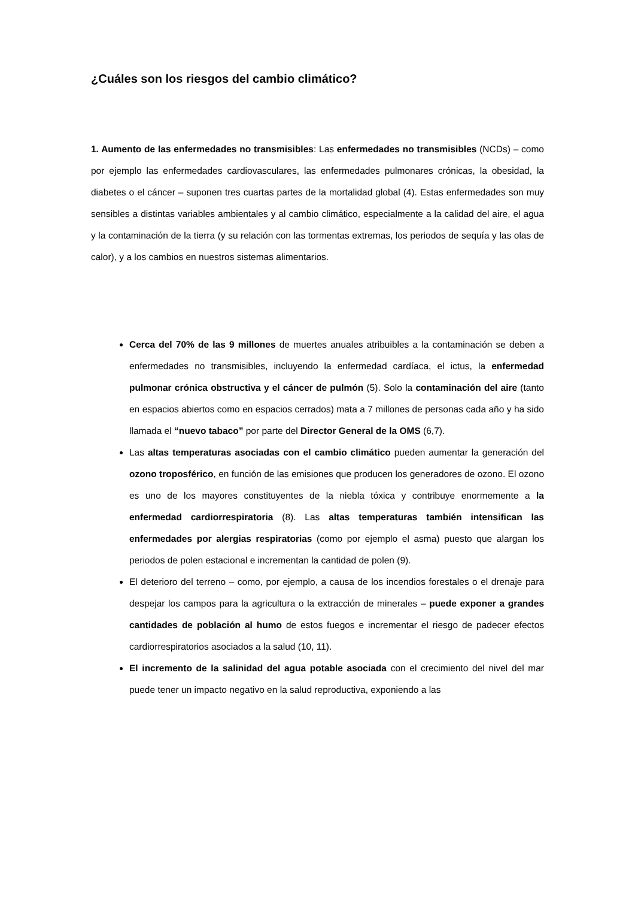¿Cuáles son los riesgos del cambio climático?
1. Aumento de las enfermedades no transmisibles: Las enfermedades no transmisibles (NCDs) – como por ejemplo las enfermedades cardiovasculares, las enfermedades pulmonares crónicas, la obesidad, la diabetes o el cáncer – suponen tres cuartas partes de la mortalidad global (4). Estas enfermedades son muy sensibles a distintas variables ambientales y al cambio climático, especialmente a la calidad del aire, el agua y la contaminación de la tierra (y su relación con las tormentas extremas, los periodos de sequía y las olas de calor), y a los cambios en nuestros sistemas alimentarios.
Cerca del 70% de las 9 millones de muertes anuales atribuibles a la contaminación se deben a enfermedades no transmisibles, incluyendo la enfermedad cardíaca, el ictus, la enfermedad pulmonar crónica obstructiva y el cáncer de pulmón (5). Solo la contaminación del aire (tanto en espacios abiertos como en espacios cerrados) mata a 7 millones de personas cada año y ha sido llamada el “nuevo tabaco” por parte del Director General de la OMS (6,7).
Las altas temperaturas asociadas con el cambio climático pueden aumentar la generación del ozono troposférico, en función de las emisiones que producen los generadores de ozono. El ozono es uno de los mayores constituyentes de la niebla tóxica y contribuye enormemente a la enfermedad cardiorrespiratoria (8). Las altas temperaturas también intensifican las enfermedades por alergias respiratorias (como por ejemplo el asma) puesto que alargan los periodos de polen estacional e incrementan la cantidad de polen (9).
El deterioro del terreno – como, por ejemplo, a causa de los incendios forestales o el drenaje para despejar los campos para la agricultura o la extracción de minerales – puede exponer a grandes cantidades de población al humo de estos fuegos e incrementar el riesgo de padecer efectos cardiorrespiratorios asociados a la salud (10, 11).
El incremento de la salinidad del agua potable asociada con el crecimiento del nivel del mar puede tener un impacto negativo en la salud reproductiva, exponiendo a las